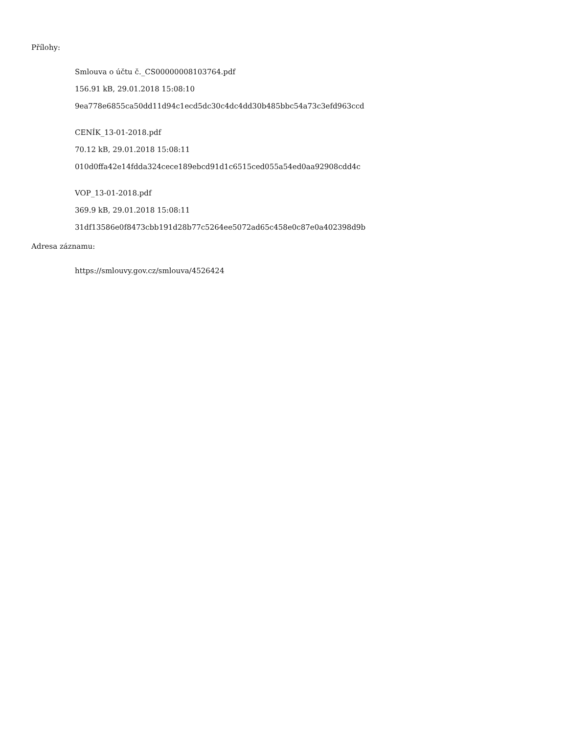Přílohy:
Smlouva o účtu č._CS00000008103764.pdf
156.91 kB, 29.01.2018 15:08:10
9ea778e6855ca50dd11d94c1ecd5dc30c4dc4dd30b485bbc54a73c3efd963ccd
CENÍK_13-01-2018.pdf
70.12 kB, 29.01.2018 15:08:11
010d0ffa42e14fdda324cece189ebcd91d1c6515ced055a54ed0aa92908cdd4c
VOP_13-01-2018.pdf
369.9 kB, 29.01.2018 15:08:11
31df13586e0f8473cbb191d28b77c5264ee5072ad65c458e0c87e0a402398d9b
Adresa záznamu:
https://smlouvy.gov.cz/smlouva/4526424